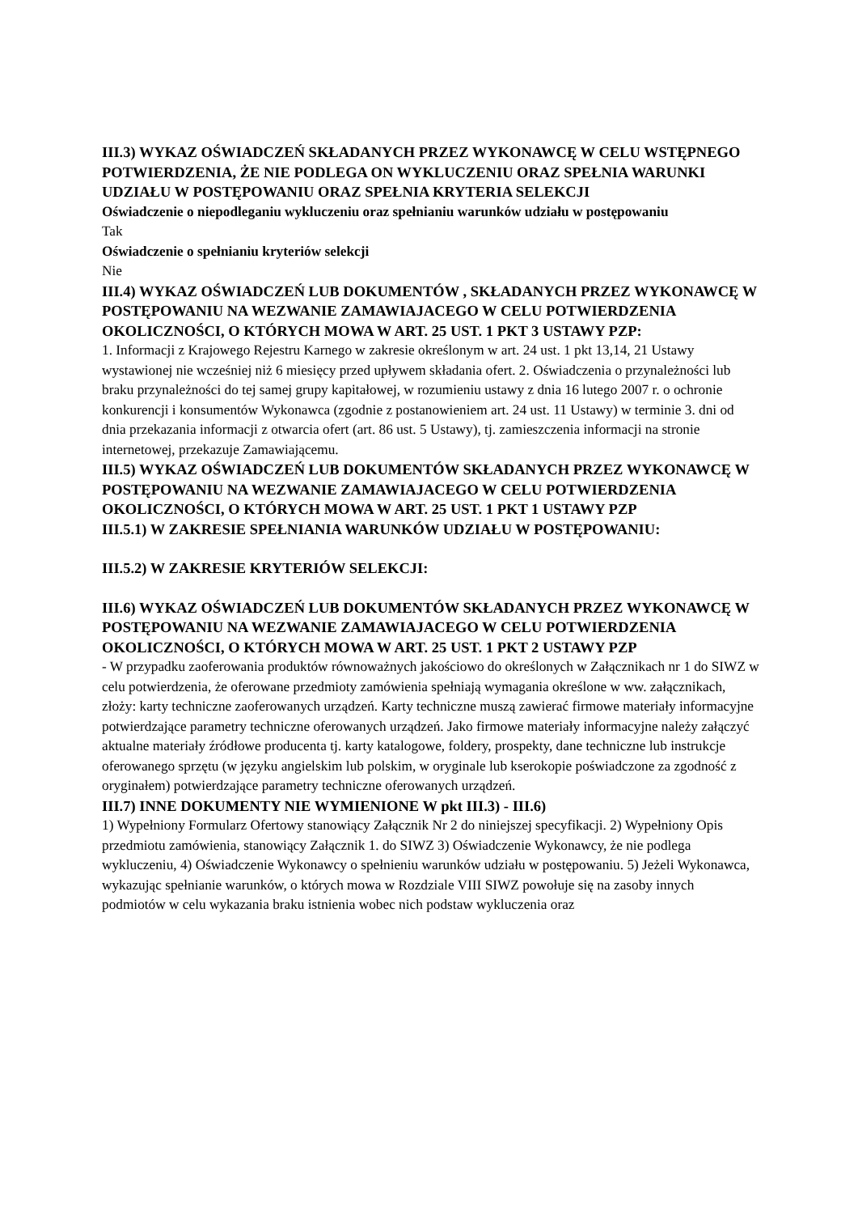III.3) WYKAZ OŚWIADCZEŃ SKŁADANYCH PRZEZ WYKONAWCĘ W CELU WSTĘPNEGO POTWIERDZENIA, ŻE NIE PODLEGA ON WYKLUCZENIU ORAZ SPEŁNIA WARUNKI UDZIAŁU W POSTĘPOWANIU ORAZ SPEŁNIA KRYTERIA SELEKCJI
Oświadczenie o niepodleganiu wykluczeniu oraz spełnianiu warunków udziału w postępowaniu
Tak
Oświadczenie o spełnianiu kryteriów selekcji
Nie
III.4) WYKAZ OŚWIADCZEŃ LUB DOKUMENTÓW , SKŁADANYCH PRZEZ WYKONAWCĘ W POSTĘPOWANIU NA WEZWANIE ZAMAWIAJACEGO W CELU POTWIERDZENIA OKOLICZNOŚCI, O KTÓRYCH MOWA W ART. 25 UST. 1 PKT 3 USTAWY PZP:
1. Informacji z Krajowego Rejestru Karnego w zakresie określonym w art. 24 ust. 1 pkt 13,14, 21 Ustawy wystawionej nie wcześniej niż 6 miesięcy przed upływem składania ofert. 2. Oświadczenia o przynależności lub braku przynależności do tej samej grupy kapitałowej, w rozumieniu ustawy z dnia 16 lutego 2007 r. o ochronie konkurencji i konsumentów Wykonawca (zgodnie z postanowieniem art. 24 ust. 11 Ustawy) w terminie 3. dni od dnia przekazania informacji z otwarcia ofert (art. 86 ust. 5 Ustawy), tj. zamieszczenia informacji na stronie internetowej, przekazuje Zamawiającemu.
III.5) WYKAZ OŚWIADCZEŃ LUB DOKUMENTÓW SKŁADANYCH PRZEZ WYKONAWCĘ W POSTĘPOWANIU NA WEZWANIE ZAMAWIAJACEGO W CELU POTWIERDZENIA OKOLICZNOŚCI, O KTÓRYCH MOWA W ART. 25 UST. 1 PKT 1 USTAWY PZP
III.5.1) W ZAKRESIE SPEŁNIANIA WARUNKÓW UDZIAŁU W POSTĘPOWANIU:
III.5.2) W ZAKRESIE KRYTERIÓW SELEKCJI:
III.6) WYKAZ OŚWIADCZEŃ LUB DOKUMENTÓW SKŁADANYCH PRZEZ WYKONAWCĘ W POSTĘPOWANIU NA WEZWANIE ZAMAWIAJACEGO W CELU POTWIERDZENIA OKOLICZNOŚCI, O KTÓRYCH MOWA W ART. 25 UST. 1 PKT 2 USTAWY PZP
- W przypadku zaoferowania produktów równoważnych jakościowo do określonych w Załącznikach nr 1 do SIWZ w celu potwierdzenia, że oferowane przedmioty zamówienia spełniają wymagania określone w ww. załącznikach, złoży: karty techniczne zaoferowanych urządzeń. Karty techniczne muszą zawierać firmowe materiały informacyjne potwierdzające parametry techniczne oferowanych urządzeń. Jako firmowe materiały informacyjne należy załączyć aktualne materiały źródłowe producenta tj. karty katalogowe, foldery, prospekty, dane techniczne lub instrukcje oferowanego sprzętu (w języku angielskim lub polskim, w oryginale lub kserokopie poświadczone za zgodność z oryginałem) potwierdzające parametry techniczne oferowanych urządzeń.
III.7) INNE DOKUMENTY NIE WYMIENIONE W pkt III.3) - III.6)
1) Wypełniony Formularz Ofertowy stanowiący Załącznik Nr 2 do niniejszej specyfikacji. 2) Wypełniony Opis przedmiotu zamówienia, stanowiący Załącznik 1. do SIWZ 3) Oświadczenie Wykonawcy, że nie podlega wykluczeniu, 4) Oświadczenie Wykonawcy o spełnieniu warunków udziału w postępowaniu. 5) Jeżeli Wykonawca, wykazując spełnianie warunków, o których mowa w Rozdziale VIII SIWZ powołuje się na zasoby innych podmiotów w celu wykazania braku istnienia wobec nich podstaw wykluczenia oraz